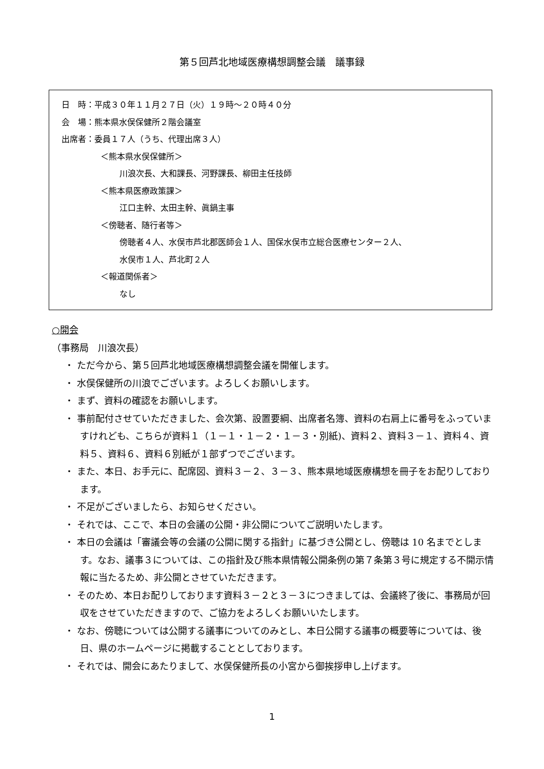第５回芦北地域医療構想調整会議　議事録
日　時：平成３０年１１月２７日（火）１９時～２０時４０分
会　場：熊本県水俣保健所２階会議室
出席者：委員１７人（うち、代理出席３人）
＜熊本県水俣保健所＞
川浪次長、大和課長、河野課長、柳田主任技師
＜熊本県医療政策課＞
江口主幹、太田主幹、眞鍋主事
＜傍聴者、随行者等＞
傍聴者４人、水俣市芦北郡医師会１人、国保水俣市立総合医療センター２人、
水俣市１人、芦北町２人
＜報道関係者＞
なし
○開会
（事務局　川浪次長）
・ ただ今から、第５回芦北地域医療構想調整会議を開催します。
・ 水俣保健所の川浪でございます。よろしくお願いします。
・ まず、資料の確認をお願いします。
・ 事前配付させていただきました、会次第、設置要綱、出席者名簿、資料の右肩上に番号をふっていますけれども、こちらが資料１（１－１・１－２・１－３・別紙)、資料２、資料３－１、資料４、資料５、資料６、資料６別紙が１部ずつでございます。
・ また、本日、お手元に、配席図、資料３－２、３－３、熊本県地域医療構想を冊子をお配りしております。
・ 不足がございましたら、お知らせください。
・ それでは、ここで、本日の会議の公開・非公開についてご説明いたします。
・ 本日の会議は「審議会等の会議の公開に関する指針」に基づき公開とし、傍聴は 10 名までとします。なお、議事３については、この指針及び熊本県情報公開条例の第７条第３号に規定する不開示情報に当たるため、非公開とさせていただきます。
・ そのため、本日お配りしております資料３－２と３－３につきましては、会議終了後に、事務局が回収をさせていただきますので、ご協力をよろしくお願いいたします。
・ なお、傍聴については公開する議事についてのみとし、本日公開する議事の概要等については、後日、県のホームページに掲載することとしております。
・ それでは、開会にあたりまして、水俣保健所長の小宮から御挨拶申し上げます。
1